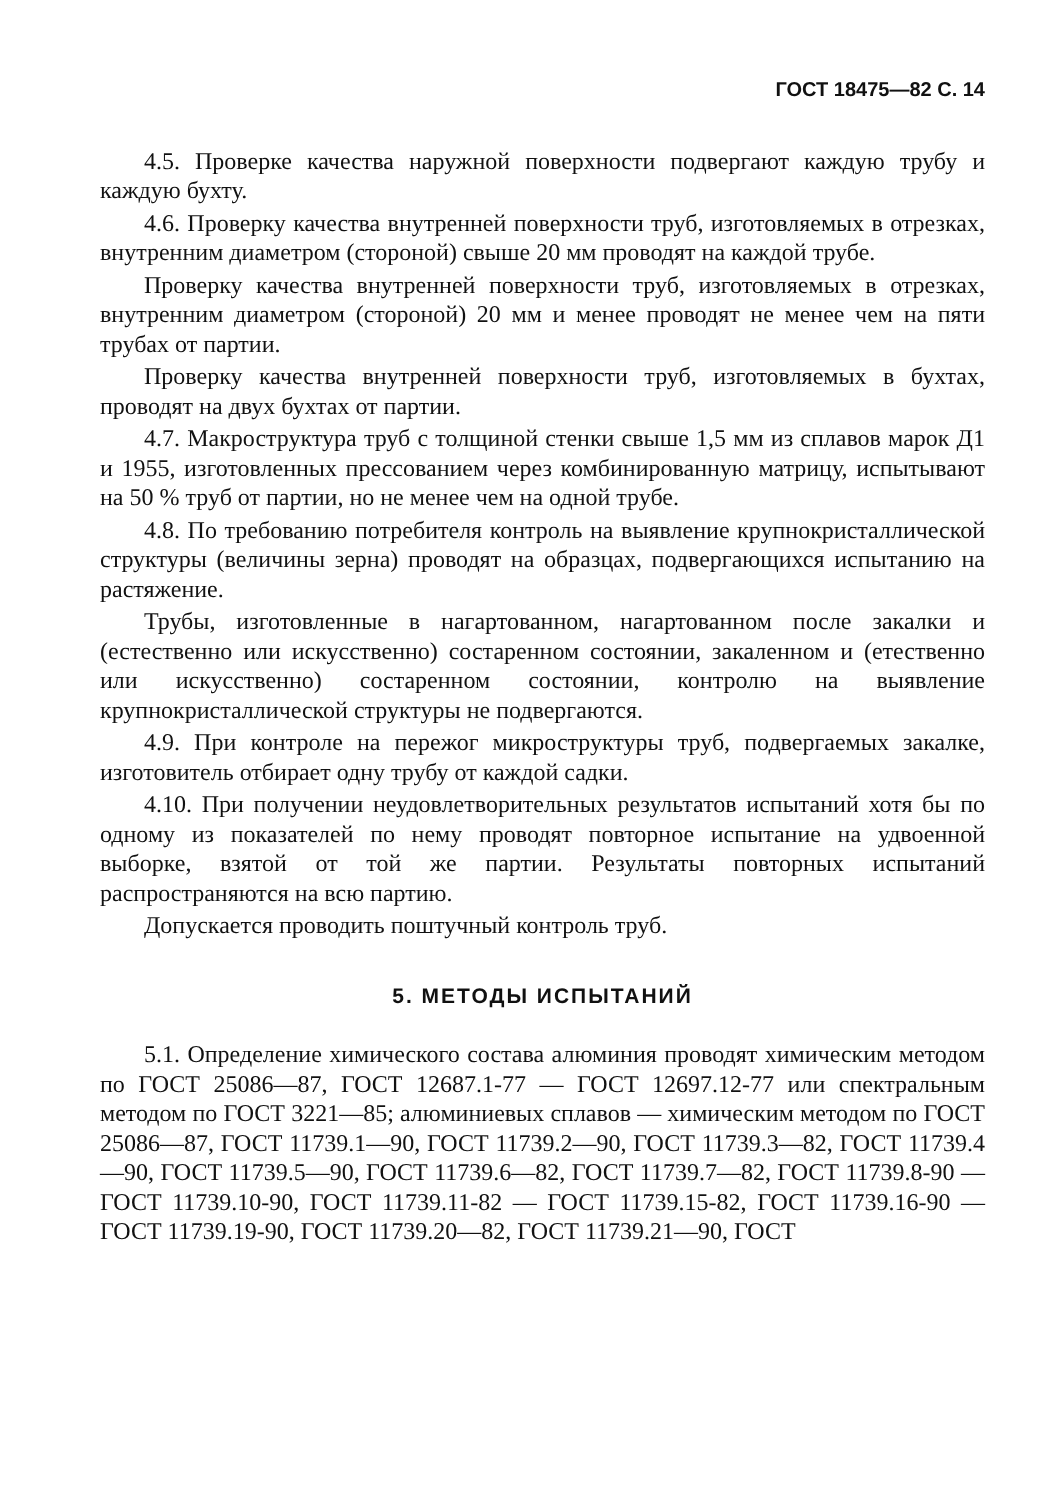ГОСТ 18475—82 С. 14
4.5. Проверке качества наружной поверхности подвергают каждую трубу и каждую бухту.
4.6. Проверку качества внутренней поверхности труб, изготовляемых в отрезках, внутренним диаметром (стороной) свыше 20 мм проводят на каждой трубе.
Проверку качества внутренней поверхности труб, изготовляемых в отрезках, внутренним диаметром (стороной) 20 мм и менее проводят не менее чем на пяти трубах от партии.
Проверку качества внутренней поверхности труб, изготовляемых в бухтах, проводят на двух бухтах от партии.
4.7. Макроструктура труб с толщиной стенки свыше 1,5 мм из сплавов марок Д1 и 1955, изготовленных прессованием через комбинированную матрицу, испытывают на 50 % труб от партии, но не менее чем на одной трубе.
4.8. По требованию потребителя контроль на выявление крупнокристаллической структуры (величины зерна) проводят на образцах, подвергающихся испытанию на растяжение.
Трубы, изготовленные в нагартованном, нагартованном после закалки и (естественно или искусственно) состаренном состоянии, закаленном и (етественно или искусственно) состаренном состоянии, контролю на выявление крупнокристаллической структуры не подвергаются.
4.9. При контроле на пережог микроструктуры труб, подвергаемых закалке, изготовитель отбирает одну трубу от каждой садки.
4.10. При получении неудовлетворительных результатов испытаний хотя бы по одному из показателей по нему проводят повторное испытание на удвоенной выборке, взятой от той же партии. Результаты повторных испытаний распространяются на всю партию.
Допускается проводить поштучный контроль труб.
5. МЕТОДЫ ИСПЫТАНИЙ
5.1. Определение химического состава алюминия проводят химическим методом по ГОСТ 25086—87, ГОСТ 12687.1-77 — ГОСТ 12697.12-77 или спектральным методом по ГОСТ 3221—85; алюминиевых сплавов — химическим методом по ГОСТ 25086—87, ГОСТ 11739.1—90, ГОСТ 11739.2—90, ГОСТ 11739.3—82, ГОСТ 11739.4—90, ГОСТ 11739.5—90, ГОСТ 11739.6—82, ГОСТ 11739.7—82, ГОСТ 11739.8-90 — ГОСТ 11739.10-90, ГОСТ 11739.11-82 — ГОСТ 11739.15-82, ГОСТ 11739.16-90 — ГОСТ 11739.19-90, ГОСТ 11739.20—82, ГОСТ 11739.21—90, ГОСТ